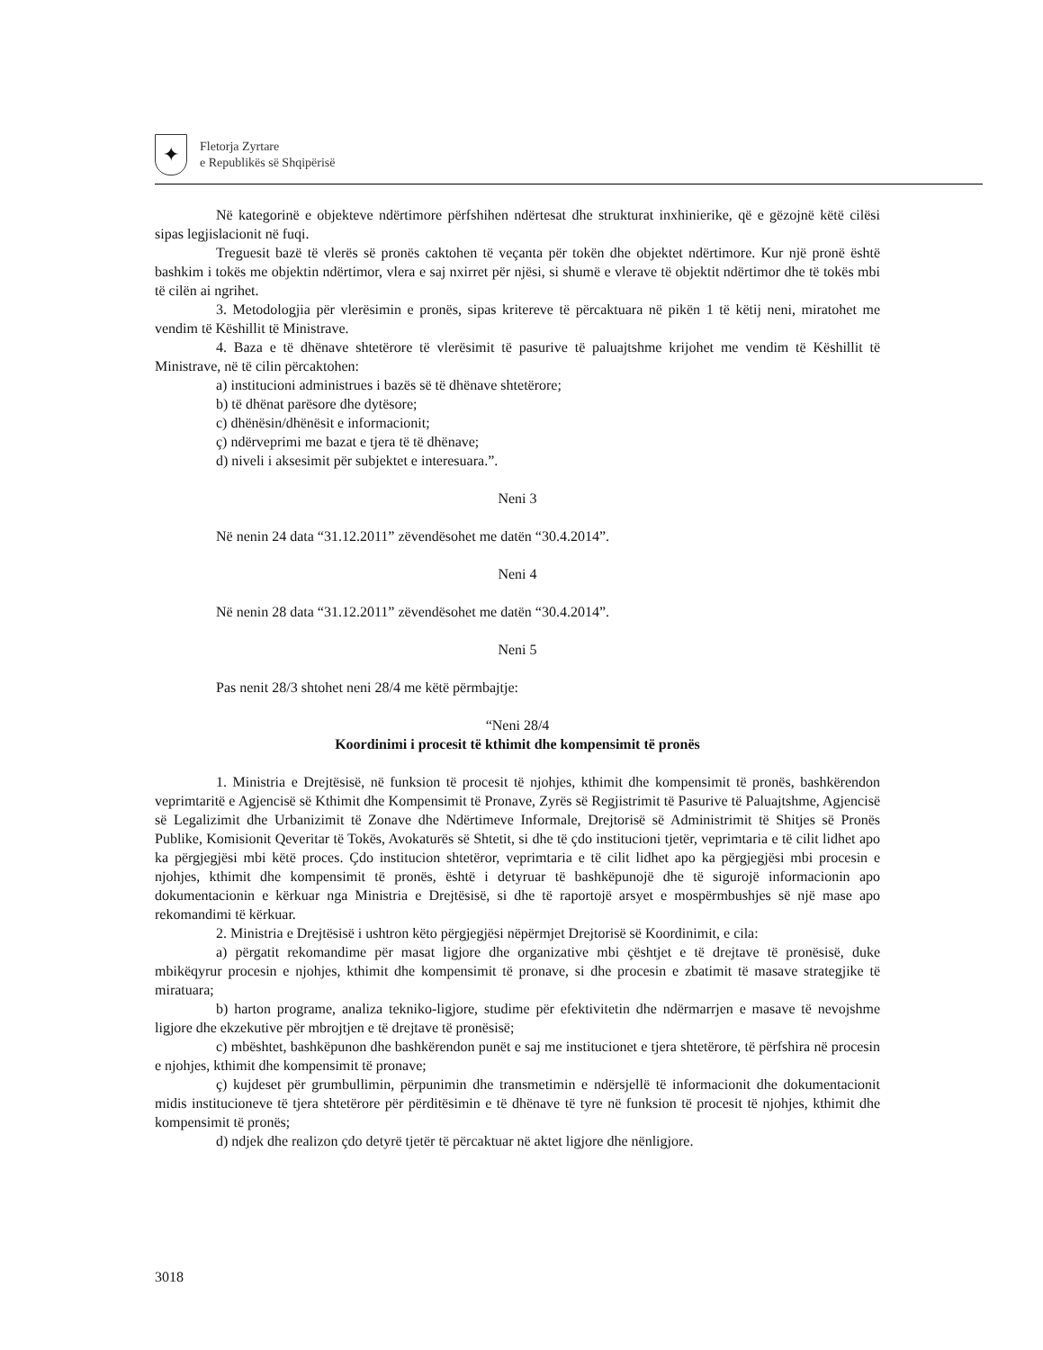✦
Fletorja Zyrtare
e Republikës së Shqipërisë
Në kategorinë e objekteve ndërtimore përfshihen ndërtesat dhe strukturat inxhinierike, që e gëzojnë këtë cilësi sipas legjislacionit në fuqi.
Treguesit bazë të vlerës së pronës caktohen të veçanta për tokën dhe objektet ndërtimore. Kur një pronë është bashkim i tokës me objektin ndërtimor, vlera e saj nxirret për njësi, si shumë e vlerave të objektit ndërtimor dhe të tokës mbi të cilën ai ngrihet.
3. Metodologjia për vlerësimin e pronës, sipas kritereve të përcaktuara në pikën 1 të këtij neni, miratohet me vendim të Këshillit të Ministrave.
4. Baza e të dhënave shtetërore të vlerësimit të pasurive të paluajtshme krijohet me vendim të Këshillit të Ministrave, në të cilin përcaktohen:
a) institucioni administrues i bazës së të dhënave shtetërore;
b) të dhënat parësore dhe dytësore;
c) dhënësin/dhënësit e informacionit;
ç) ndërveprimi me bazat e tjera të të dhënave;
d) niveli i aksesimit për subjektet e interesuara.”.
Neni 3
Në nenin 24 data “31.12.2011” zëvendësohet me datën “30.4.2014”.
Neni 4
Në nenin 28 data “31.12.2011” zëvendësohet me datën “30.4.2014”.
Neni 5
Pas nenit 28/3 shtohet neni 28/4 me këtë përmbajtje:
“Neni 28/4
Koordinimi i procesit të kthimit dhe kompensimit të pronës
1. Ministria e Drejtësisë, në funksion të procesit të njohjes, kthimit dhe kompensimit të pronës, bashkërendon veprimtaritë e Agjencisë së Kthimit dhe Kompensimit të Pronave, Zyrës së Regjistrimit të Pasurive të Paluajtshme, Agjencisë së Legalizimit dhe Urbanizimit të Zonave dhe Ndërtimeve Informale, Drejtorisë së Administrimit të Shitjes së Pronës Publike, Komisionit Qeveritar të Tokës, Avokaturës së Shtetit, si dhe të çdo institucioni tjetër, veprimtaria e të cilit lidhet apo ka përgjegjësi mbi këtë proces. Çdo institucion shtetëror, veprimtaria e të cilit lidhet apo ka përgjegjësi mbi procesin e njohjes, kthimit dhe kompensimit të pronës, është i detyruar të bashkëpunojë dhe të sigurojë informacionin apo dokumentacionin e kërkuar nga Ministria e Drejtësisë, si dhe të raportojë arsyet e mospërmbushjes së një mase apo rekomandimi të kërkuar.
2. Ministria e Drejtësisë i ushtron këto përgjegjësi nëpërmjet Drejtorisë së Koordinimit, e cila:
a) përgatit rekomandime për masat ligjore dhe organizative mbi çështjet e të drejtave të pronësisë, duke mbikëqyrur procesin e njohjes, kthimit dhe kompensimit të pronave, si dhe procesin e zbatimit të masave strategjike të miratuara;
b) harton programe, analiza tekniko-ligjore, studime për efektivitetin dhe ndërmarrjen e masave të nevojshme ligjore dhe ekzekutive për mbrojtjen e të drejtave të pronësisë;
c) mbështet, bashkëpunon dhe bashkërendon punët e saj me institucionet e tjera shtetërore, të përfshira në procesin e njohjes, kthimit dhe kompensimit të pronave;
ç) kujdeset për grumbullimin, përpunimin dhe transmetimin e ndërsjellë të informacionit dhe dokumentacionit midis institucioneve të tjera shtetërore për përditësimin e të dhënave të tyre në funksion të procesit të njohjes, kthimit dhe kompensimit të pronës;
d) ndjek dhe realizon çdo detyrë tjetër të përcaktuar në aktet ligjore dhe nënligjore.
3018